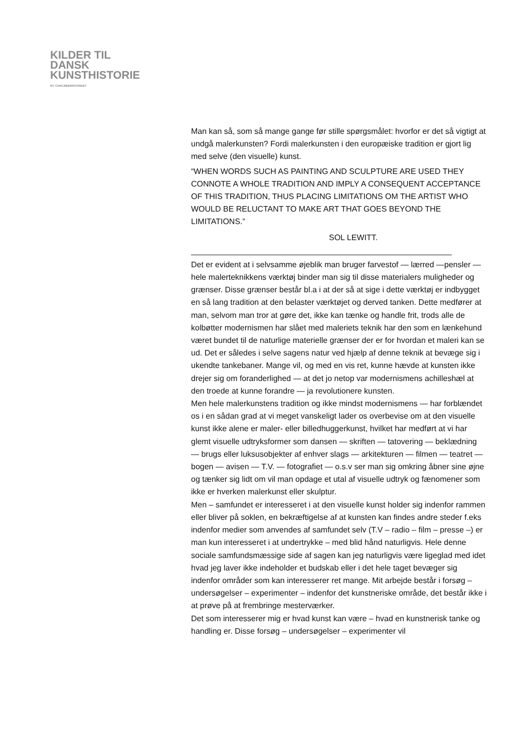KILDER TIL
DANSK
KUNSTHISTORIE
NY CARLSBERGFONDET
Man kan så, som så mange gange før stille spørgsmålet: hvorfor er det så vigtigt at undgå malerkunsten? Fordi malerkunsten i den europæiske tradition er gjort lig med selve (den visuelle) kunst.
“WHEN WORDS SUCH AS PAINTING AND SCULPTURE ARE USED THEY CONNOTE A WHOLE TRADITION AND IMPLY A CONSEQUENT ACCEPTANCE OF THIS TRADITION, THUS PLACING LIMITATIONS OM THE ARTIST WHO WOULD BE RELUCTANT TO MAKE ART THAT GOES BEYOND THE LIMITATIONS.”
SOL LEWITT.
Det er evident at i selvsamme øjeblik man bruger farvestof — lærred —pensler — hele malerteknikkens værktøj binder man sig til disse materialers muligheder og grænser. Disse grænser består bl.a i at der så at sige i dette værktøj er indbygget en så lang tradition at den belaster værktøjet og derved tanken. Dette medfører at man, selvom man tror at gøre det, ikke kan tænke og handle frit, trods alle de kolbøtter modernismen har slået med maleriets teknik har den som en lænkehund været bundet til de naturlige materielle grænser der er for hvordan et maleri kan se ud. Det er således i selve sagens natur ved hjælp af denne teknik at bevæge sig i ukendte tankebaner. Mange vil, og med en vis ret, kunne hævde at kunsten ikke drejer sig om foranderlighed — at det jo netop var modernismens achilleshæl at den troede at kunne forandre — ja revolutionere kunsten.
Men hele malerkunstens tradition og ikke mindst modernismens — har forblændet os i en sådan grad at vi meget vanskeligt lader os overbevise om at den visuelle kunst ikke alene er maler- eller billedhuggerkunst, hvilket har medført at vi har glemt visuelle udtryksformer som dansen — skriften — tatovering — beklædning — brugs eller luksusobjekter af enhver slags — arkitekturen — filmen — teatret — bogen — avisen — T.V. — fotografiet — o.s.v ser man sig omkring åbner sine øjne og tænker sig lidt om vil man opdage et utal af visuelle udtryk og fænomener som ikke er hverken malerkunst eller skulptur.
Men – samfundet er interesseret i at den visuelle kunst holder sig indenfor rammen eller bliver på soklen, en bekræftigelse af at kunsten kan findes andre steder f.eks indenfor medier som anvendes af samfundet selv (T.V – radio – film – presse –) er man kun interesseret i at undertrykke – med blid hånd naturligvis. Hele denne sociale samfundsmæssige side af sagen kan jeg naturligvis være ligeglad med idet hvad jeg laver ikke indeholder et budskab eller i det hele taget bevæger sig indenfor områder som kan interesserer ret mange. Mit arbejde består i forsøg – undersøgelser – experimenter – indenfor det kunstneriske område, det består ikke i at prøve på at frembringe mesterværker.
Det som interesserer mig er hvad kunst kan være – hvad en kunstnerisk tanke og handling er. Disse forsøg – undersøgelser – experimenter vil